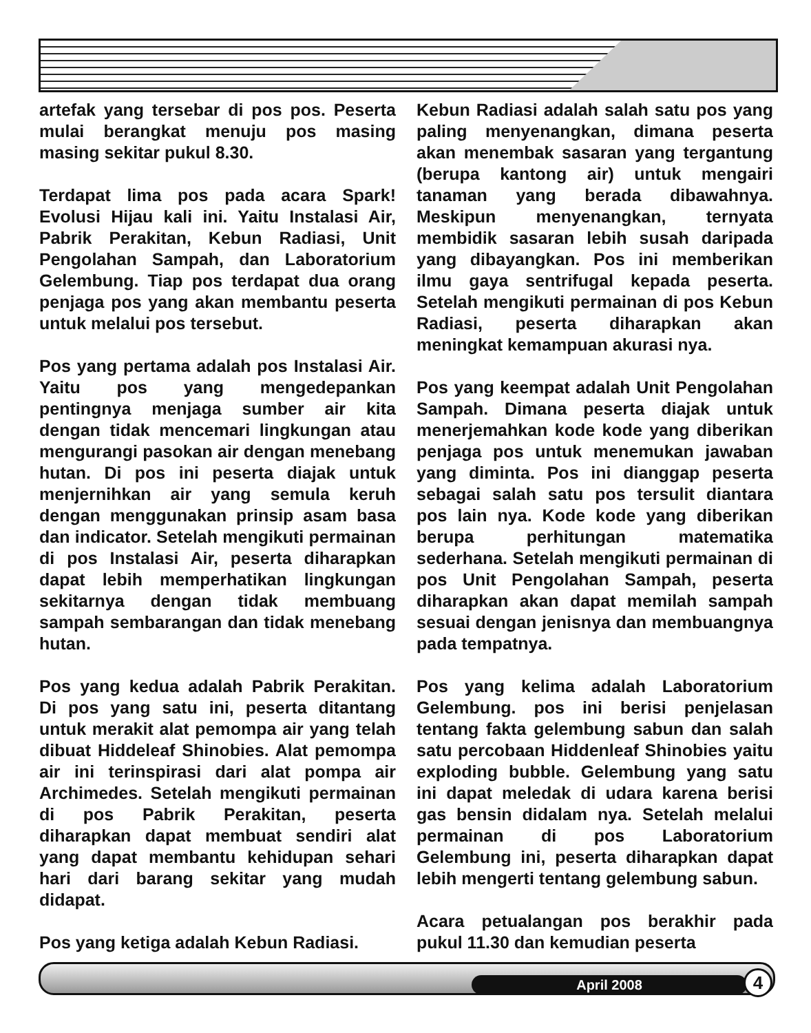artefak yang tersebar di pos pos. Peserta mulai berangkat menuju pos masing masing sekitar pukul 8.30.
Terdapat lima pos pada acara Spark! Evolusi Hijau kali ini. Yaitu Instalasi Air, Pabrik Perakitan, Kebun Radiasi, Unit Pengolahan Sampah, dan Laboratorium Gelembung. Tiap pos terdapat dua orang penjaga pos yang akan membantu peserta untuk melalui pos tersebut.
Pos yang pertama adalah pos Instalasi Air. Yaitu pos yang mengedepankan pentingnya menjaga sumber air kita dengan tidak mencemari lingkungan atau mengurangi pasokan air dengan menebang hutan. Di pos ini peserta diajak untuk menjernihkan air yang semula keruh dengan menggunakan prinsip asam basa dan indicator. Setelah mengikuti permainan di pos Instalasi Air, peserta diharapkan dapat lebih memperhatikan lingkungan sekitarnya dengan tidak membuang sampah sembarangan dan tidak menebang hutan.
Pos yang kedua adalah Pabrik Perakitan. Di pos yang satu ini, peserta ditantang untuk merakit alat pemompa air yang telah dibuat Hiddeleaf Shinobies. Alat pemompa air ini terinspirasi dari alat pompa air Archimedes. Setelah mengikuti permainan di pos Pabrik Perakitan, peserta diharapkan dapat membuat sendiri alat yang dapat membantu kehidupan sehari hari dari barang sekitar yang mudah didapat.
Pos yang ketiga adalah Kebun Radiasi.
Kebun Radiasi adalah salah satu pos yang paling menyenangkan, dimana peserta akan menembak sasaran yang tergantung (berupa kantong air) untuk mengairi tanaman yang berada dibawahnya. Meskipun menyenangkan, ternyata membidik sasaran lebih susah daripada yang dibayangkan. Pos ini memberikan ilmu gaya sentrifugal kepada peserta. Setelah mengikuti permainan di pos Kebun Radiasi, peserta diharapkan akan meningkat kemampuan akurasi nya.
Pos yang keempat adalah Unit Pengolahan Sampah. Dimana peserta diajak untuk menerjemahkan kode kode yang diberikan penjaga pos untuk menemukan jawaban yang diminta. Pos ini dianggap peserta sebagai salah satu pos tersulit diantara pos lain nya. Kode kode yang diberikan berupa perhitungan matematika sederhana. Setelah mengikuti permainan di pos Unit Pengolahan Sampah, peserta diharapkan akan dapat memilah sampah sesuai dengan jenisnya dan membuangnya pada tempatnya.
Pos yang kelima adalah Laboratorium Gelembung. pos ini berisi penjelasan tentang fakta gelembung sabun dan salah satu percobaan Hiddenleaf Shinobies yaitu exploding bubble. Gelembung yang satu ini dapat meledak di udara karena berisi gas bensin didalam nya. Setelah melalui permainan di pos Laboratorium Gelembung ini, peserta diharapkan dapat lebih mengerti tentang gelembung sabun.
Acara petualangan pos berakhir pada pukul 11.30 dan kemudian peserta
April 2008 4